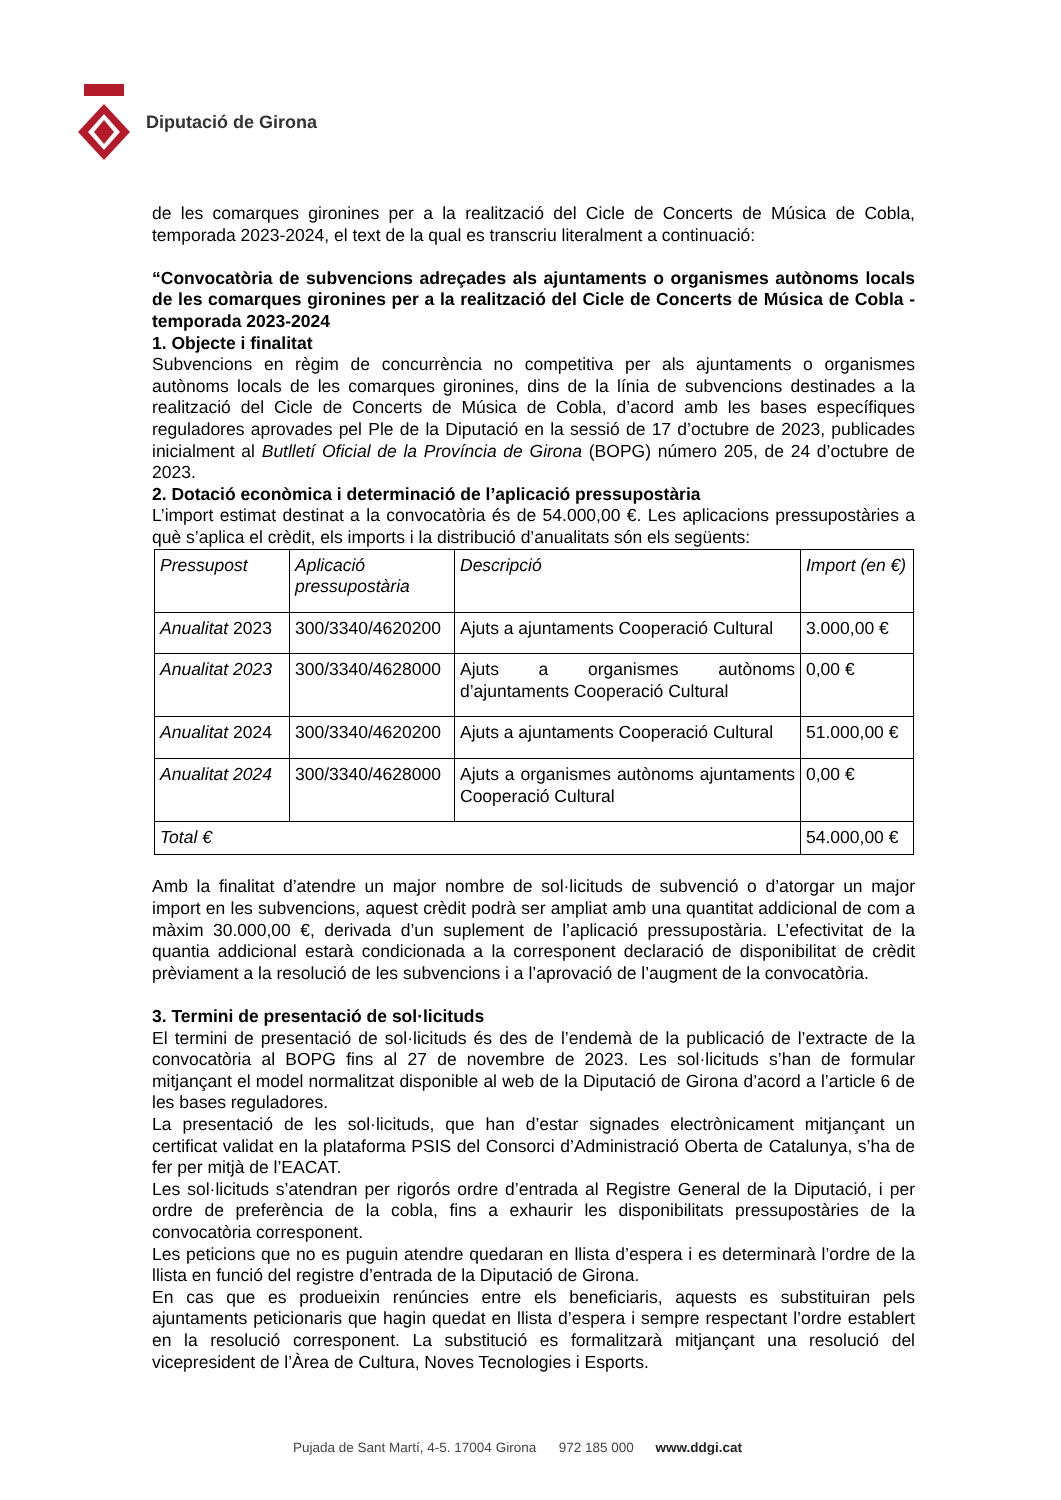Diputació de Girona
de les comarques gironines per a la realització del Cicle de Concerts de Música de Cobla, temporada 2023-2024, el text de la qual es transcriu literalment a continuació:
“Convocatòria de subvencions adreçades als ajuntaments o organismes autònoms locals de les comarques gironines per a la realització del Cicle de Concerts de Música de Cobla - temporada 2023-2024
1. Objecte i finalitat
Subvencions en règim de concurrència no competitiva per als ajuntaments o organismes autònoms locals de les comarques gironines, dins de la línia de subvencions destinades a la realització del Cicle de Concerts de Música de Cobla, d’acord amb les bases específiques reguladores aprovades pel Ple de la Diputació en la sessió de 17 d’octubre de 2023, publicades inicialment al Butlletí Oficial de la Província de Girona (BOPG) número 205, de 24 d’octubre de 2023.
2. Dotació econòmica i determinació de l’aplicació pressupostària
L’import estimat destinat a la convocatòria és de 54.000,00 €. Les aplicacions pressupostàries a què s’aplica el crèdit, els imports i la distribució d’anualitats són els següents:
| Pressupost | Aplicació pressupostària | Descripció | Import (en €) |
| Anualitat 2023 | 300/3340/4620200 | Ajuts a ajuntaments Cooperació Cultural | 3.000,00 € |
| Anualitat 2023 | 300/3340/4628000 | Ajuts a organismes autònoms d’ajuntaments Cooperació Cultural | 0,00 € |
| Anualitat 2024 | 300/3340/4620200 | Ajuts a ajuntaments Cooperació Cultural | 51.000,00 € |
| Anualitat 2024 | 300/3340/4628000 | Ajuts a organismes autònoms ajuntaments Cooperació Cultural | 0,00 € |
| Total € | | | 54.000,00 € |
Amb la finalitat d’atendre un major nombre de sol·licituds de subvenció o d’atorgar un major import en les subvencions, aquest crèdit podrà ser ampliat amb una quantitat addicional de com a màxim 30.000,00 €, derivada d’un suplement de l’aplicació pressupostària. L’efectivitat de la quantia addicional estarà condicionada a la corresponent declaració de disponibilitat de crèdit prèviament a la resolució de les subvencions i a l’aprovació de l’augment de la convocatòria.
3. Termini de presentació de sol·licituds
El termini de presentació de sol·licituds és des de l’endemà de la publicació de l’extracte de la convocatòria al BOPG fins al 27 de novembre de 2023. Les sol·licituds s’han de formular mitjançant el model normalitzat disponible al web de la Diputació de Girona d’acord a l’article 6 de les bases reguladores.
La presentació de les sol·licituds, que han d’estar signades electrònicament mitjançant un certificat validat en la plataforma PSIS del Consorci d’Administració Oberta de Catalunya, s’ha de fer per mitjà de l’EACAT.
Les sol·licituds s’atendran per rigorós ordre d’entrada al Registre General de la Diputació, i per ordre de preferència de la cobla, fins a exhaurir les disponibilitats pressupostàries de la convocatòria corresponent.
Les peticions que no es puguin atendre quedaran en llista d’espera i es determinarà l’ordre de la llista en funció del registre d’entrada de la Diputació de Girona.
En cas que es produeixin renúncies entre els beneficiaris, aquests es substituiran pels ajuntaments peticionaris que hagin quedat en llista d’espera i sempre respectant l’ordre establert en la resolució corresponent. La substitució es formalitzarà mitjançant una resolució del vicepresident de l’Àrea de Cultura, Noves Tecnologies i Esports.
Pujada de Sant Martí, 4-5. 17004 Girona 972 185 000 www.ddgi.cat